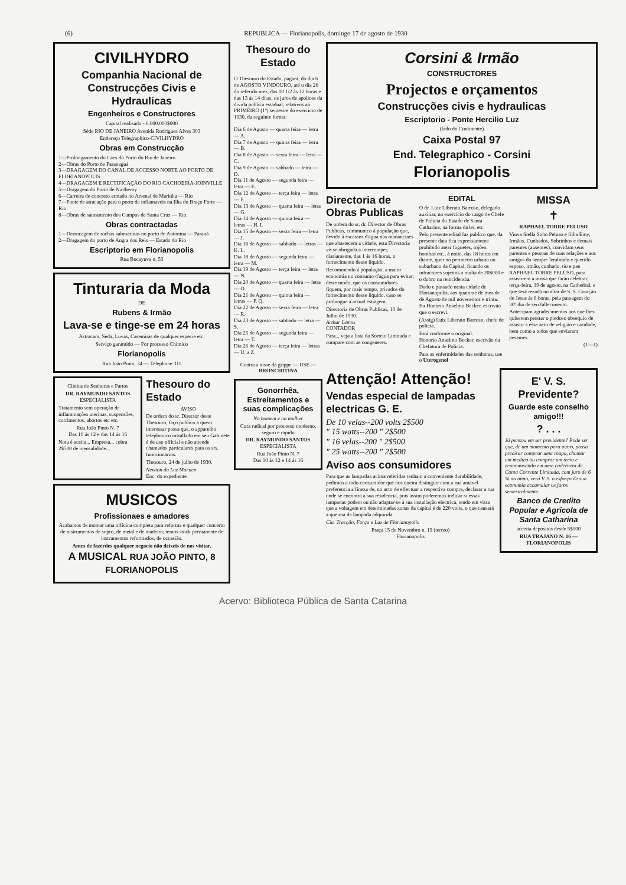(6) REPUBLICA — Florianopolis, domingo 17 de agosto de 1930
CIVILHYDRO
Companhia Nacional de Construcções Civis e Hydraulicas
Engenheiros e Constructores
Capital realisado - 6.000.000$000
Séde RIO DE JANEIRO Avenida Rodrigues Alves 303
Endereço Telegraphico-CIVILHYDRO
Obras em Construcção
1—Prolongamento do Caes do Porto do Rio de Janeiro
2—Obras do Porto de Paranaguá
3—DRAGAGEM DO CANAL DE ACCESSO NORTE AO PORTO DE FLORIANOPOLIS
4—DRAGAGEM E RECTIFICAÇÃO DO RIO CACHOEIRA-JOINVILLE
5—Dragagem do Porto de Nictheroy
6—Carreira de concreto armado no Arsenal de Marinha — Rio
7—Ponte de atracação para o porto de inflamaveis na Ilha do Braço Forte — Rio
8—Obras de saneamento dos Campos de Santa Cruz — Rio.
Obras contractadas
1—Derrocagem de rochas submarinas no porto de Antonina — Paraná
2—Dragagem do porto de Angra dos Reis — Estado do Rio
Escriptorio em Florianopolis
Rua Bocayuva n. 53
Tinturaria da Moda
DE
Rubens & Irmão
Lava-se e tinge-se em 24 horas
Astracam, Seda, Luvas, Casemiras de qualquer especie etc.
Serviço garantido — Por processo Chimico
Florianopolis
Rua João Pinto, 34 — Telephone 311
Clinica de Senhoras e Partos
DR. RAYMUNDO SANTOS
ESPECIALISTA
Tratamento sem operação de inflammações uterinas, suspensões, corrimentos, abortos etc etc.
Rua João Pinto N. 7
Das 10 ás 12 e das 14 ás 16
Nota é aceita... Empresa... cobra 2$500 de mensalidade...
Thesouro do Estado
AVISO
De ordem do sr. Director deste Thesouro, faço publico a quem interessar possa que, o apparelho telephonico installado em seu Gabinete é de uso official e não attende chamados particulares para os srs. funccionarios.
Thesouro, 24 de julho de 1930.
Newton da Luz Macuco
Enc. do expediente
MUSICOS
Profissionaes e amadores
Acabamos de montar uma officina completa para reforma e qualquer concerto de instrumentos de sopro, de metal e de madeira; temos stock permanente de instrumentos reformados, de occasião.
Antes de fazerdes qualquer negocio não deixeis de nos visitar.
A MUSICAL RUA JOÃO PINTO, 8 FLORIANOPOLIS
Thesouro do Estado
O Thesouro do Estado, pagará, do dia 6 de AGOSTO VINDOURO, até o dia 26 do referido mez, das 10 1/2 ás 12 horas e das 13 ás 14 ditas, os juros de apolices da divida publica estadual, relativos ao PRIMEIRO (1º) semestre do exercicio de 1930, da seguinte forma:
Dia 6 de Agosto — quarta feira — letra — A.
Dia 7 de Agosto — quinta feira — letra — B.
Dia 8 de Agosto — sexta feira — letra — C.
Dia 9 de Agosto — sabbado — letra — D.
Dia 11 de Agosto — segunda feira — letra — E.
Dia 12 de Agosto — terça feira — letra — F.
Dia 13 de Agosto — quarta feira — letra — G.
Dia 14 de Agosto — quinta feira — letras — H. I.
Dia 15 de Agosto — sexta feira — letra — J.
Dia 16 de Agosto — sabbado — letras — K. L.
Dia 18 de Agosto — segunda feira — letra — M.
Dia 19 de Agosto — terça feira — letra — N.
Dia 20 de Agosto — quarta feira — letra — O.
Dia 21 de Agosto — quinta feira — letras — P. Q.
Dia 22 de Agosto — sexta feira — letra — R.
Dia 23 de Agosto — sabbado — letra — S.
Dia 25 de Agosto — segunda feira — letra — T.
Dia 26 de Agosto — terça feira — letras — U. a Z.
Contra a tosse da grippe — USE — BRONCHITINA
Gonorrhêa, Estreitamentos e suas complicações
No homem e na mulher
Cura radical por processo moderno, seguro e rapido
DR. RAYMUNDO SANTOS
ESPECIALISTA
Rua João Pinto N. 7
Das 10 ás 12 e 14 ás 16
Corsini & Irmão
CONSTRUCTORES
Projectos e orçamentos
Construcções civis e hydraulicas
Escriptorio - Ponte Hercilio Luz
(lado do Continente)
Caixa Postal 97
End. Telegraphico - Corsini
Florianopolis
Directoria de Obras Publicas
De ordem do sr. dr. Director de Obras Publicas, communico á população que, devido á escassez d'agua nos mananciaes que abastecem a cidade, esta Directoria vê-se obrigada a interromper, diariamente, das 1 ás 16 horas, o fornecimento desse liquido.
Recommendo á população, a maior economia no consumo d'agua para evitar, deste modo, que os consumidores fiquem, por mais tempo, privados do fornecimento desse liquido, caso se prolongue a actual estiagem.
Directoria de Obras Publicas, 10 de Julho de 1930.
Arthur Lemos
CONTADOR
Para... veja a lista da Sorteio Limitada e compare com as congeneres.
EDITAL
O dr. Luiz Liberato Barroso, delegado auxiliar, no exercicio do cargo de Chefe de Policia do Estado de Santa Catharina, na forma da lei, etc.
Pelo presente edital faz publico que, da presente data fica expressamente prohibido atear foguetes, rojões, bombas etc., á noite, das 18 horas em diante, quer no perimetro urbano ou suburbano da Capital, ficando os infractores sujeitos a multa de 20$000 e o dobro na reincidencia.
Dado e passado nesta cidade de Florianopolis, aos quatorze de mez de de Agosto de mil novecentos e trinta. Eu Honorio Anselmo Becker, escrivão que o escrevi.
(Assig) Luiz Liberato Barroso, chefe de policia.
Está conforme o original.
Honorio Anselmo Becker, escrivão da Chefatura de Policia.
Para as enfermidades das senhoras, use o Uterogenol
MISSA
✝
RAPHAEL TORRE PELUSO
Viuva Stella Sohn Peluso e filha Emy, Irmãos, Cunhados, Sobrinhos e demais parentes (ausentes), convidam seus parentes e pessoas de suas relações e aos amigos do sempre lembrado e querido esposo, irmão, cunhado, tio e pae RAPHAEL TORRE PELUSO, para assistirem a missa que farão celebrar, terça-feira, 19 de agosto, na Cathedral, e que será rezada no altar de S. S. Coração de Jesus ás 8 horas, pela passagem do 30º dia de seu fallecimento.
Antecipam agradecimentos aos que lhes quiserem prestar o piedoso obsequio de assistir a esse acto de religião e caridade, bem como a todos que enviaram pesames.
(1—1)
Attenção! Attenção!
Vendas especial de lampadas electricas G. E.
De 10 velas--200 volts 2$500
" 15 watts--200 " 2$500
" 16 velas--200 " 2$500
" 25 watts--200 " 2$500
Aviso aos consumidores
Para que as lampadas acima referidas tenham a conveniente durabilidade, pedimos a todo consumidor que nos queira distinguir com a sua amavel preferencia a fineza de, no acto de effectuar a respectiva compra, declarar a rua onde se encontra a sua residencia, pois assim poderemos indicar si essas lampadas podem ou não adaptar-se á sua installação electrica, tendo em vista que a voltagem em determinadas zonas da capital é de 220 volts, o que causará a queima da lampada adquirida.
Cia. Tracção, Força e Luz de Florianopolis
Praça 15 de Novembro n. 19 (terreo)
Florianopolis
E' V. S. Previdente?
Guarde este conselho amigo!!!
? . . .
Já pensou em ser previdente? Pode ser que, de um momento para outro, possa precisar comprar uma roupa, chamar um medico ou comprar um tecto e economisando em uma caderneta de Conta Corrente Limitada, com juro de 6 % ao anno, verá V. S. o esforço de sua economia accumular os juros semestralmente.
Banco de Credito Popular e Agricola de Santa Catharina
acceita depositos desde 5$000
RUA TRAJANO N. 16 — FLORIANOPOLIS
Acervo: Biblioteca Pública de Santa Catarina